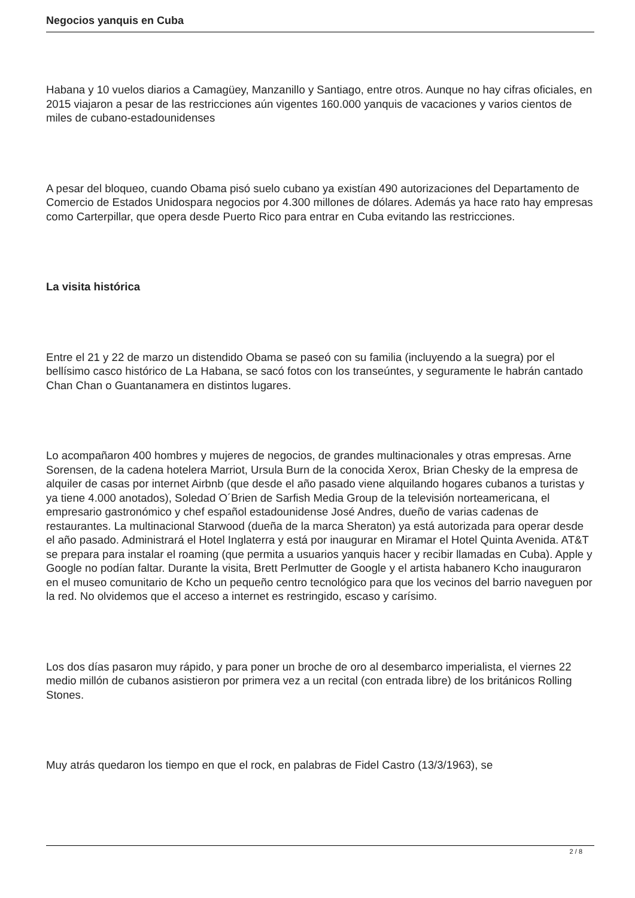Negocios yanquis en Cuba
Habana y 10 vuelos diarios a Camagüey, Manzanillo y Santiago, entre otros. Aunque no hay cifras oficiales, en 2015 viajaron a pesar de las restricciones aún vigentes 160.000 yanquis de vacaciones y varios cientos de miles de cubano-estadounidenses
A pesar del bloqueo, cuando Obama pisó suelo cubano ya existían 490 autorizaciones del Departamento de Comercio de Estados Unidospara negocios por 4.300 millones de dólares. Además ya hace rato hay empresas como Carterpillar, que opera desde Puerto Rico para entrar en Cuba evitando las restricciones.
La visita histórica
Entre el 21 y 22 de marzo un distendido Obama se paseó con su familia (incluyendo a la suegra) por el bellísimo casco histórico de La Habana, se sacó fotos con los transeúntes, y seguramente le habrán cantado Chan Chan o Guantanamera en distintos lugares.
Lo acompañaron 400 hombres y mujeres de negocios, de grandes multinacionales y otras empresas. Arne Sorensen, de la cadena hotelera Marriot, Ursula Burn de la conocida Xerox, Brian Chesky de la empresa de alquiler de casas por internet Airbnb (que desde el año pasado viene alquilando hogares cubanos a turistas y ya tiene 4.000 anotados), Soledad O´Brien de Sarfish Media Group de la televisión norteamericana, el empresario gastronómico y chef español estadounidense José Andres, dueño de varias cadenas de restaurantes. La multinacional Starwood (dueña de la marca Sheraton) ya está autorizada para operar desde el año pasado. Administrará el Hotel Inglaterra y está por inaugurar en Miramar el Hotel Quinta Avenida. AT&T se prepara para instalar el roaming (que permita a usuarios yanquis hacer y recibir llamadas en Cuba). Apple y Google no podían faltar. Durante la visita, Brett Perlmutter de Google y el artista habanero Kcho inauguraron en el museo comunitario de Kcho un pequeño centro tecnológico para que los vecinos del barrio naveguen por la red. No olvidemos que el acceso a internet es restringido, escaso y carísimo.
Los dos días pasaron muy rápido, y para poner un broche de oro al desembarco imperialista, el viernes 22 medio millón de cubanos asistieron por primera vez a un recital (con entrada libre) de los británicos Rolling Stones.
Muy atrás quedaron los tiempo en que el rock, en palabras de Fidel Castro (13/3/1963), se
2 / 8